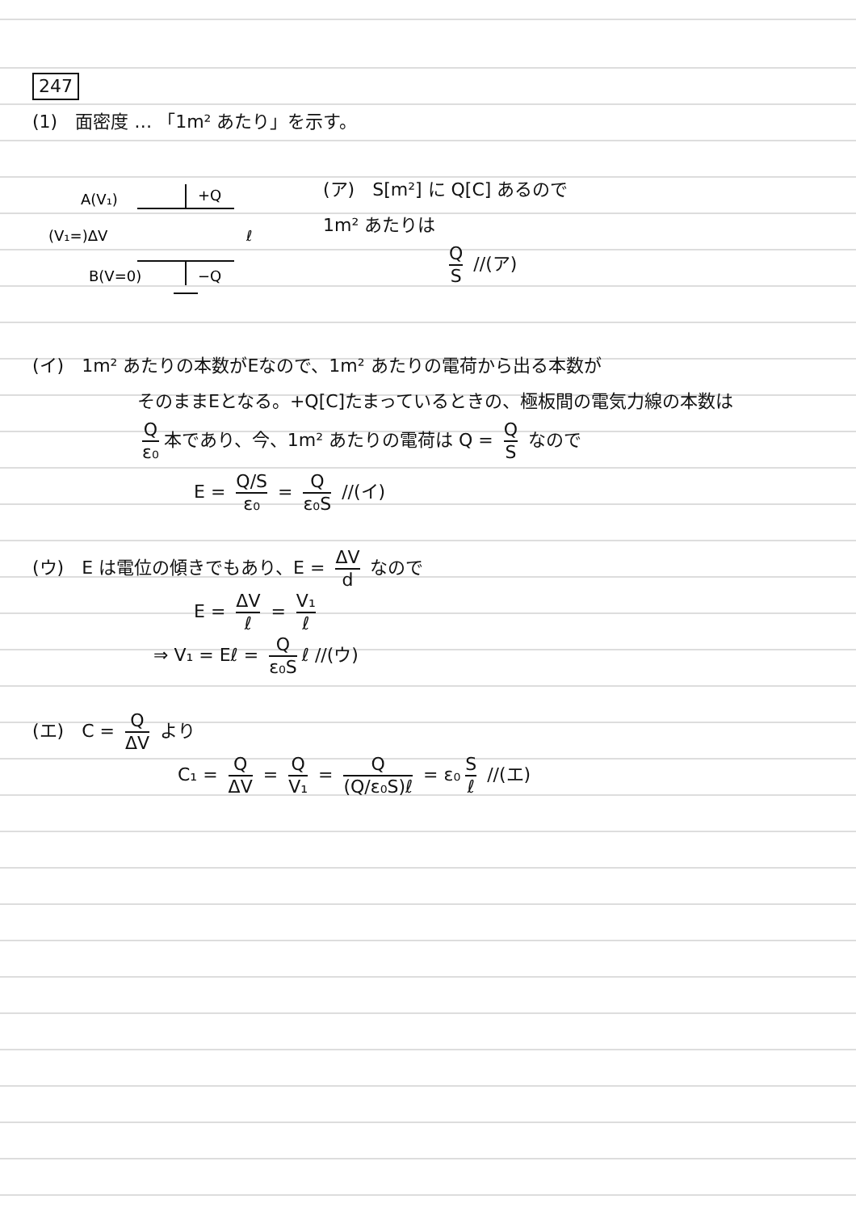247
(1)　面密度 … 「1m² あたり」を示す。
A(V₁)
+Q
(V₁=)ΔV
ℓ
B(V=0)
−Q
(ア)　S[m²] に Q[C] あるので
1m² あたりは
Q S //(ア)
(イ)　1m² あたりの本数がEなので、1m² あたりの電荷から出る本数が
そのままEとなる。+Q[C]たまっているときの、極板間の電気力線の本数は
Qε₀ 本であり、今、1m² あたりの電荷は Q = Q S なので
E = Q/S ε₀ = Q ε₀S //(イ)
(ウ)　E は電位の傾きでもあり、E = ΔV d なので
E = ΔV ℓ = V₁ ℓ
⇒ V₁ = Eℓ = Q ε₀S ℓ //(ウ)
(エ)　C = Q ΔV より
C₁ = Q ΔV = Q V₁ = Q (Q/ε₀S)ℓ = ε₀ S ℓ //(エ)